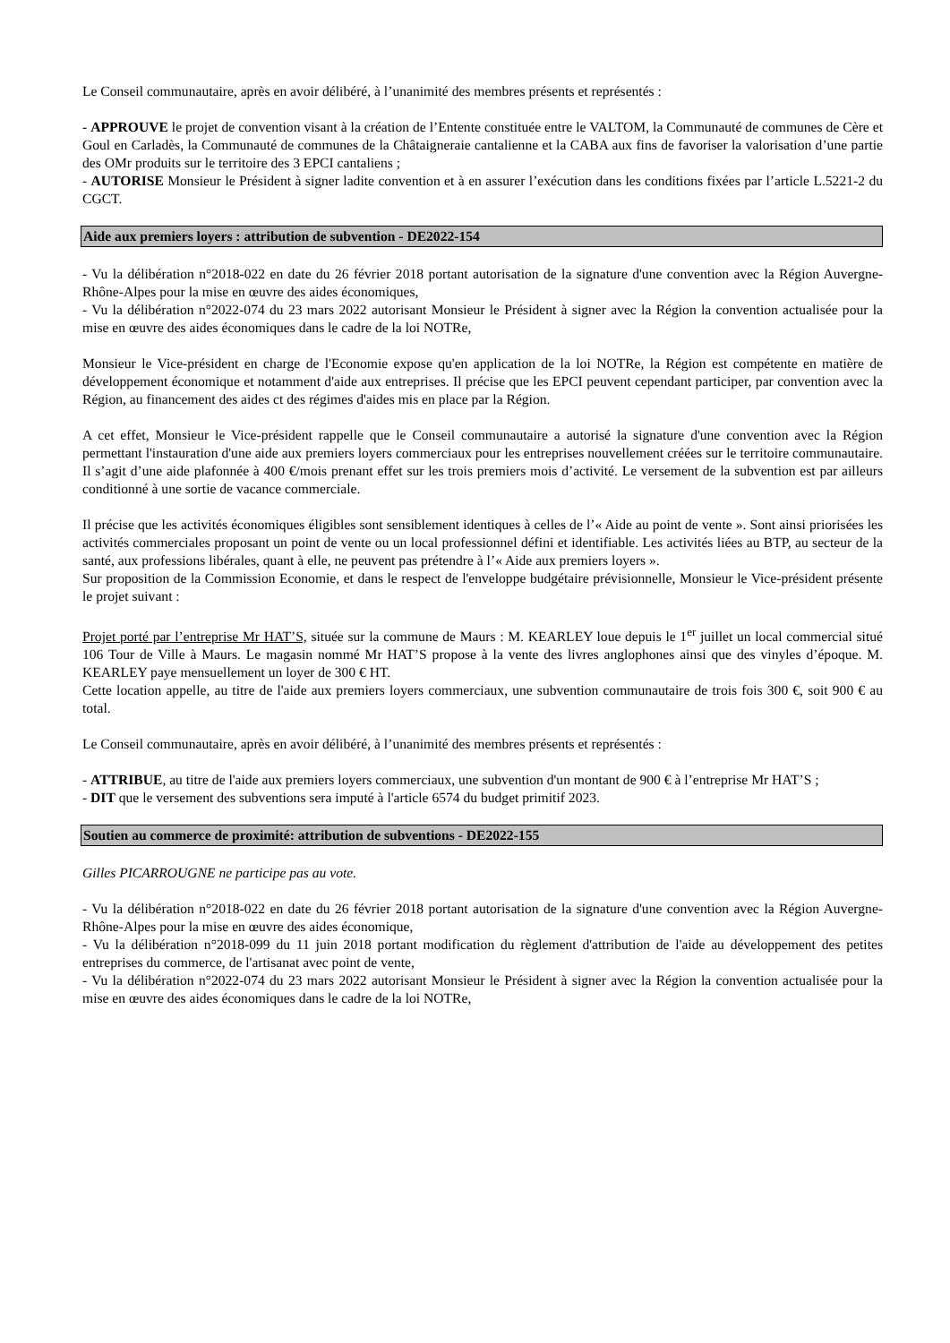Le Conseil communautaire, après en avoir délibéré, à l’unanimité des membres présents et représentés :
- APPROUVE le projet de convention visant à la création de l’Entente constituée entre le VALTOM, la Communauté de communes de Cère et Goul en Carladès, la Communauté de communes de la Châtaigneraie cantalienne et la CABA aux fins de favoriser la valorisation d’une partie des OMr produits sur le territoire des 3 EPCI cantaliens ;
- AUTORISE Monsieur le Président à signer ladite convention et à en assurer l’exécution dans les conditions fixées par l’article L.5221-2 du CGCT.
Aide aux premiers loyers : attribution de subvention - DE2022-154
- Vu la délibération n°2018-022 en date du 26 février 2018 portant autorisation de la signature d'une convention avec la Région Auvergne-Rhône-Alpes pour la mise en œuvre des aides économiques,
- Vu la délibération n°2022-074 du 23 mars 2022 autorisant Monsieur le Président à signer avec la Région la convention actualisée pour la mise en œuvre des aides économiques dans le cadre de la loi NOTRe,
Monsieur le Vice-président en charge de l'Economie expose qu'en application de la loi NOTRe, la Région est compétente en matière de développement économique et notamment d'aide aux entreprises. Il précise que les EPCI peuvent cependant participer, par convention avec la Région, au financement des aides ct des régimes d'aides mis en place par la Région.
A cet effet, Monsieur le Vice-président rappelle que le Conseil communautaire a autorisé la signature d'une convention avec la Région permettant l'instauration d'une aide aux premiers loyers commerciaux pour les entreprises nouvellement créées sur le territoire communautaire. Il s’agit d’une aide plafonnée à 400 €/mois prenant effet sur les trois premiers mois d’activité. Le versement de la subvention est par ailleurs conditionné à une sortie de vacance commerciale.
Il précise que les activités économiques éligibles sont sensiblement identiques à celles de l’« Aide au point de vente ». Sont ainsi priorisées les activités commerciales proposant un point de vente ou un local professionnel défini et identifiable. Les activités liées au BTP, au secteur de la santé, aux professions libérales, quant à elle, ne peuvent pas prétendre à l’« Aide aux premiers loyers ».
Sur proposition de la Commission Economie, et dans le respect de l'enveloppe budgétaire prévisionnelle, Monsieur le Vice-président présente le projet suivant :
Projet porté par l’entreprise Mr HAT’S, située sur la commune de Maurs : M. KEARLEY loue depuis le 1<sup>er</sup> juillet un local commercial situé 106 Tour de Ville à Maurs. Le magasin nommé Mr HAT’S propose à la vente des livres anglophones ainsi que des vinyles d’époque. M. KEARLEY paye mensuellement un loyer de 300 € HT.
Cette location appelle, au titre de l'aide aux premiers loyers commerciaux, une subvention communautaire de trois fois 300 €, soit 900 € au total.
Le Conseil communautaire, après en avoir délibéré, à l’unanimité des membres présents et représentés :
- ATTRIBUE, au titre de l'aide aux premiers loyers commerciaux, une subvention d'un montant de 900 € à l’entreprise Mr HAT’S ;
- DIT que le versement des subventions sera imputé à l'article 6574 du budget primitif 2023.
Soutien au commerce de proximité: attribution de subventions - DE2022-155
Gilles PICARROUGNE ne participe pas au vote.
- Vu la délibération n°2018-022 en date du 26 février 2018 portant autorisation de la signature d'une convention avec la Région Auvergne-Rhône-Alpes pour la mise en œuvre des aides économique,
- Vu la délibération n°2018-099 du 11 juin 2018 portant modification du règlement d'attribution de l'aide au développement des petites entreprises du commerce, de l'artisanat avec point de vente,
- Vu la délibération n°2022-074 du 23 mars 2022 autorisant Monsieur le Président à signer avec la Région la convention actualisée pour la mise en œuvre des aides économiques dans le cadre de la loi NOTRe,